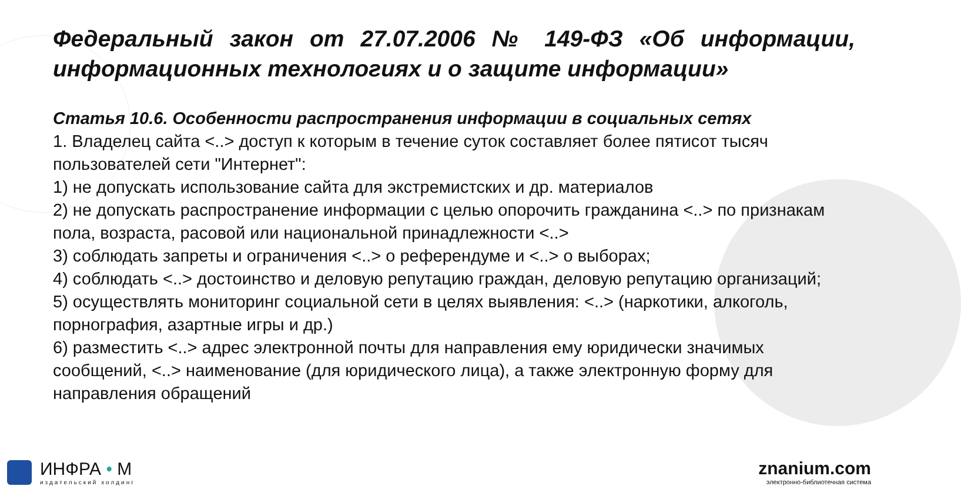Федеральный закон от 27.07.2006 № 149-ФЗ «Об информации, информационных технологиях и о защите информации»
Статья 10.6. Особенности распространения информации в социальных сетях
1. Владелец сайта <..> доступ к которым в течение суток составляет более пятисот тысяч пользователей сети "Интернет":
1) не допускать использование сайта для экстремистских и др. материалов
2) не допускать распространение информации с целью опорочить гражданина <..> по признакам пола, возраста, расовой или национальной принадлежности <..>
3) соблюдать запреты и ограничения <..> о референдуме и <..> о выборах;
4) соблюдать <..> достоинство и деловую репутацию граждан, деловую репутацию организаций;
5) осуществлять мониторинг социальной сети в целях выявления: <..> (наркотики, алкоголь, порнография, азартные игры и др.)
6) разместить <..> адрес электронной почты для направления ему юридически значимых сообщений, <..> наименование (для юридического лица), а также электронную форму для направления обращений
ИНФРА • М
издательский холдинг
znanium.com
электронно-библиотечная система